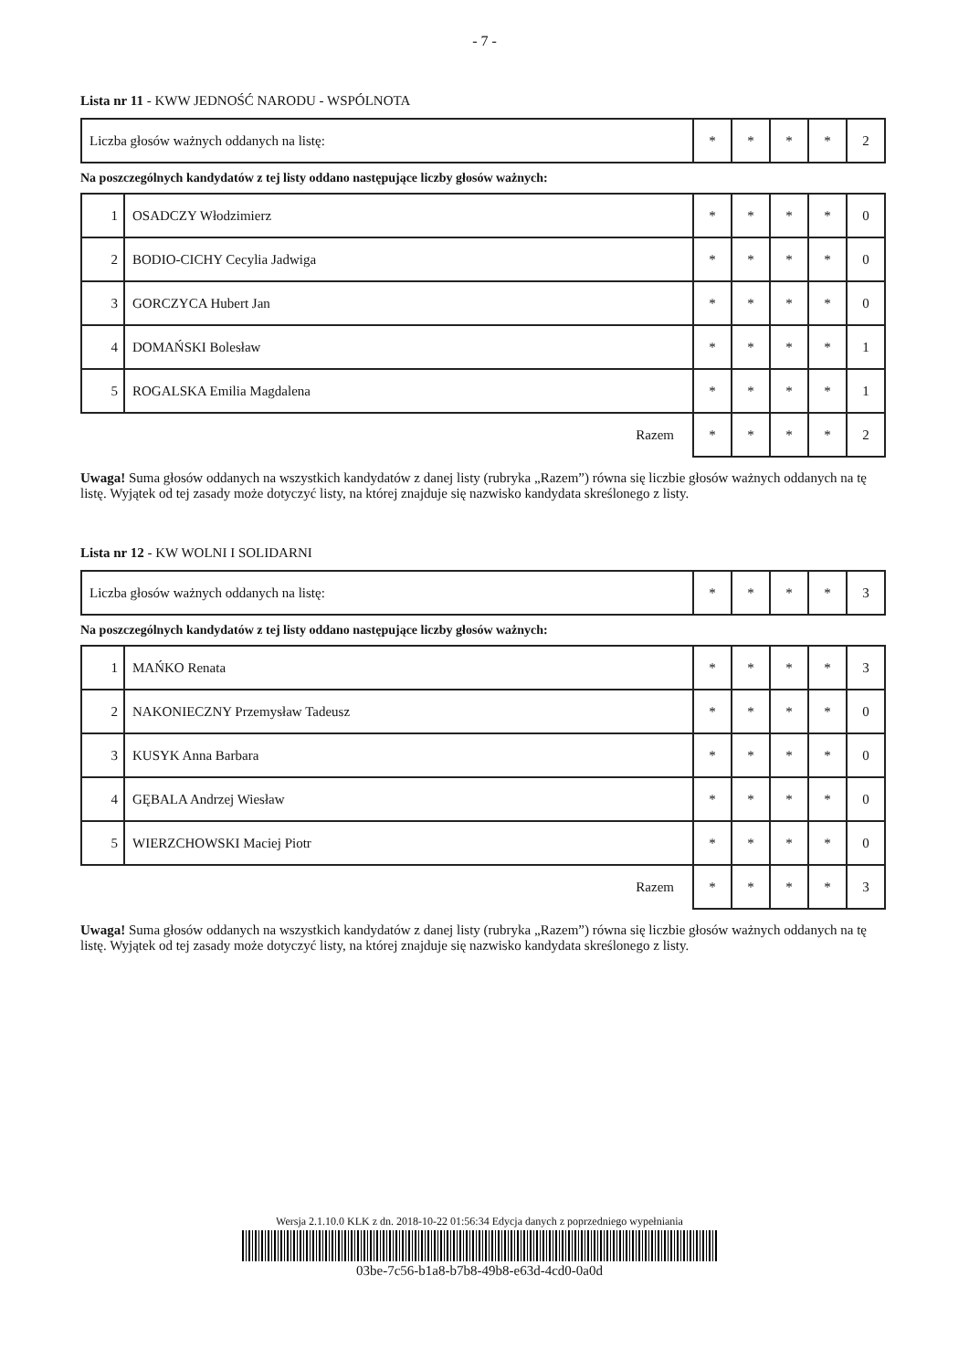- 7 -
Lista nr 11 - KWW JEDNOŚĆ NARODU - WSPÓLNOTA
| Liczba głosów ważnych oddanych na listę: | * | * | * | * | 2 |
Na poszczególnych kandydatów z tej listy oddano następujące liczby głosów ważnych:
| 1 | OSADCZY Włodzimierz | * | * | * | * | 0 |
| 2 | BODIO-CICHY Cecylia Jadwiga | * | * | * | * | 0 |
| 3 | GORCZYCA Hubert Jan | * | * | * | * | 0 |
| 4 | DOMAŃSKI Bolesław | * | * | * | * | 1 |
| 5 | ROGALSKA Emilia Magdalena | * | * | * | * | 1 |
| Razem | | * | * | * | * | 2 |
Uwaga! Suma głosów oddanych na wszystkich kandydatów z danej listy (rubryka „Razem”) równa się liczbie głosów ważnych oddanych na tę listę. Wyjątek od tej zasady może dotyczyć listy, na której znajduje się nazwisko kandydata skreślonego z listy.
Lista nr 12 - KW WOLNI I SOLIDARNI
| Liczba głosów ważnych oddanych na listę: | * | * | * | * | 3 |
Na poszczególnych kandydatów z tej listy oddano następujące liczby głosów ważnych:
| 1 | MAŃKO Renata | * | * | * | * | 3 |
| 2 | NAKONIECZNY Przemysław Tadeusz | * | * | * | * | 0 |
| 3 | KUSYK Anna Barbara | * | * | * | * | 0 |
| 4 | GĘBALA Andrzej Wiesław | * | * | * | * | 0 |
| 5 | WIERZCHOWSKI Maciej Piotr | * | * | * | * | 0 |
| Razem | | * | * | * | * | 3 |
Uwaga! Suma głosów oddanych na wszystkich kandydatów z danej listy (rubryka „Razem”) równa się liczbie głosów ważnych oddanych na tę listę. Wyjątek od tej zasady może dotyczyć listy, na której znajduje się nazwisko kandydata skreślonego z listy.
Wersja 2.1.10.0 KLK z dn. 2018-10-22 01:56:34 Edycja danych z poprzedniego wypełniania
03be-7c56-b1a8-b7b8-49b8-e63d-4cd0-0a0d